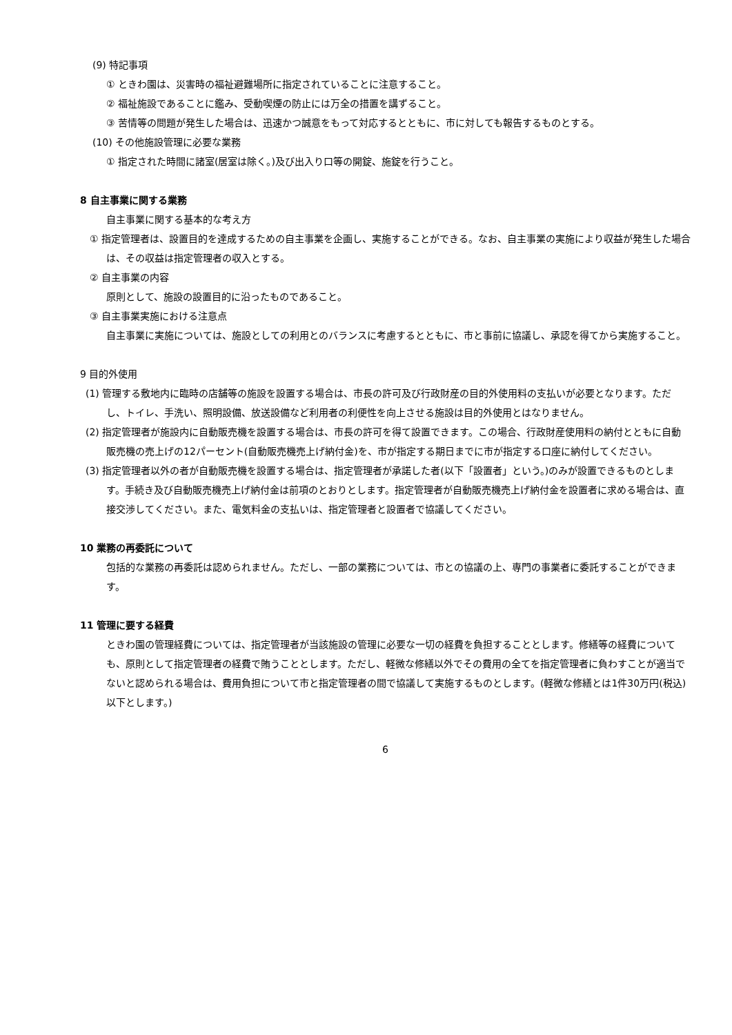(9) 特記事項
① ときわ園は、災害時の福祉避難場所に指定されていることに注意すること。
② 福祉施設であることに鑑み、受動喫煙の防止には万全の措置を講ずること。
③ 苦情等の問題が発生した場合は、迅速かつ誠意をもって対応するとともに、市に対しても報告するものとする。
(10) その他施設管理に必要な業務
① 指定された時間に諸室(居室は除く。)及び出入り口等の開錠、施錠を行うこと。
8 自主事業に関する業務
自主事業に関する基本的な考え方
① 指定管理者は、設置目的を達成するための自主事業を企画し、実施することができる。なお、自主事業の実施により収益が発生した場合は、その収益は指定管理者の収入とする。
② 自主事業の内容
原則として、施設の設置目的に沿ったものであること。
③ 自主事業実施における注意点
自主事業に実施については、施設としての利用とのバランスに考慮するとともに、市と事前に協議し、承認を得てから実施すること。
9 目的外使用
(1) 管理する敷地内に臨時の店舗等の施設を設置する場合は、市長の許可及び行政財産の目的外使用料の支払いが必要となります。ただし、トイレ、手洗い、照明設備、放送設備など利用者の利便性を向上させる施設は目的外使用とはなりません。
(2) 指定管理者が施設内に自動販売機を設置する場合は、市長の許可を得て設置できます。この場合、行政財産使用料の納付とともに自動販売機の売上げの12パーセント(自動販売機売上げ納付金)を、市が指定する期日までに市が指定する口座に納付してください。
(3) 指定管理者以外の者が自動販売機を設置する場合は、指定管理者が承諾した者(以下「設置者」という。)のみが設置できるものとします。手続き及び自動販売機売上げ納付金は前項のとおりとします。指定管理者が自動販売機売上げ納付金を設置者に求める場合は、直接交渉してください。また、電気料金の支払いは、指定管理者と設置者で協議してください。
10 業務の再委託について
包括的な業務の再委託は認められません。ただし、一部の業務については、市との協議の上、専門の事業者に委託することができます。
11 管理に要する経費
ときわ園の管理経費については、指定管理者が当該施設の管理に必要な一切の経費を負担することとします。修繕等の経費についても、原則として指定管理者の経費で賄うこととします。ただし、軽微な修繕以外でその費用の全てを指定管理者に負わすことが適当でないと認められる場合は、費用負担について市と指定管理者の間で協議して実施するものとします。(軽微な修繕とは1件30万円(税込)以下とします。)
6